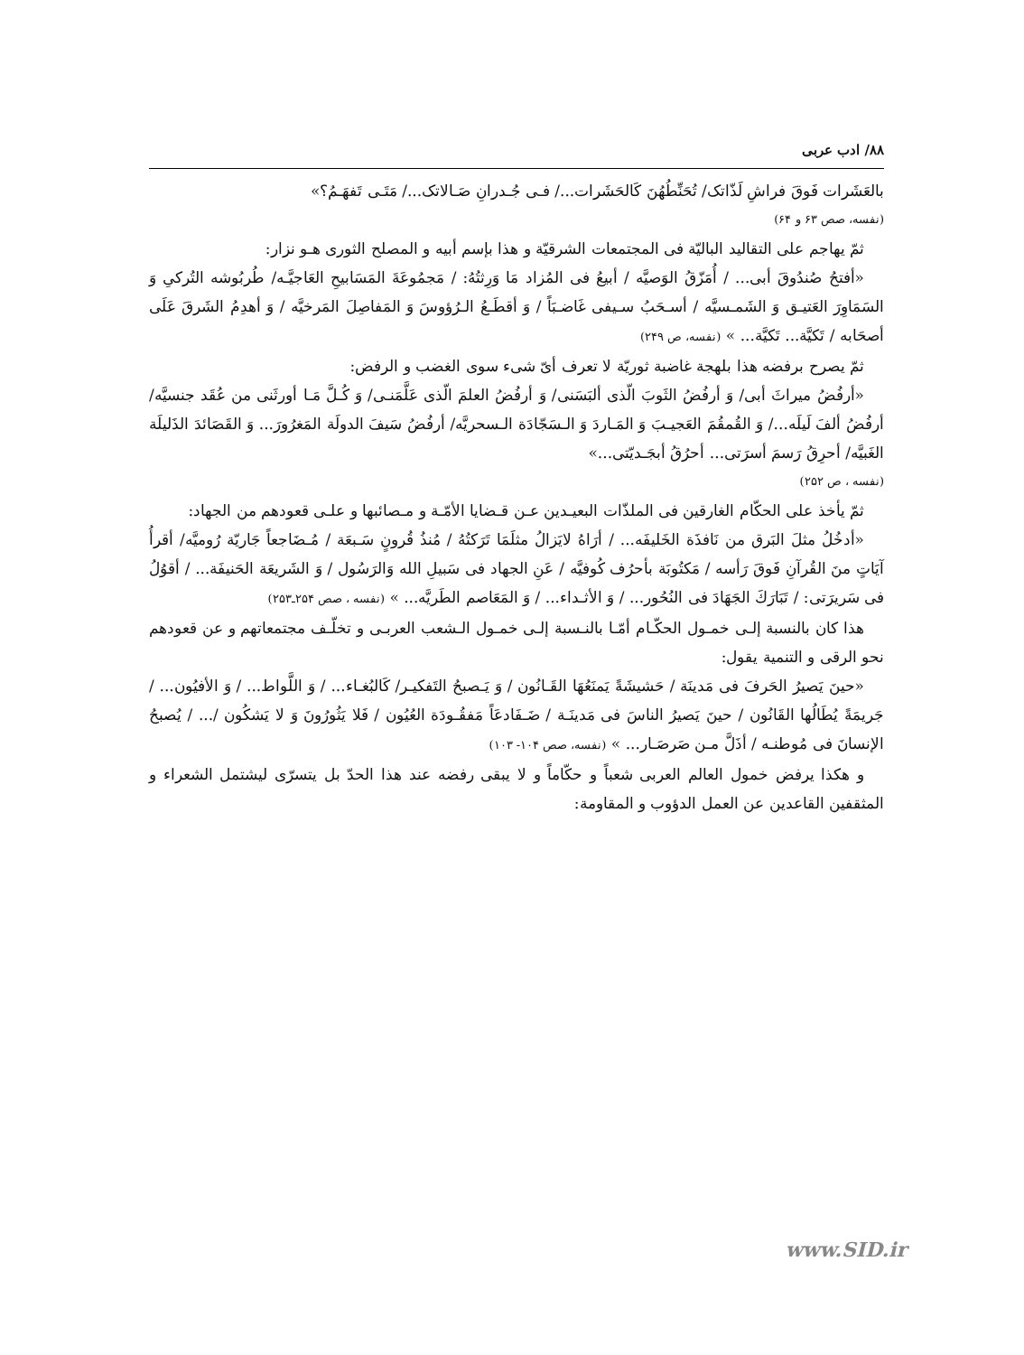۸۸/ ادب عربی
بالعَشَرات فَوقَ فراشِ لَذّاتک/ تُحَنِّطُهُنَ کَالحَشَرات.../ فـی جُـدرانِ صَـالاتک.../ مَتَـی تَفهَـمُ؟»
(نفسه، صص ۶۳ و ۶۴)
ثمّ يهاجم على التقاليد الباليّة فى المجتمعات الشرقيّة و هذا بإسم أبيه و المصلح الثورى هـو نزار:
«أفتحُ صُندُوقَ أبی... / أُمَزّقُ الوَصيَّه / أبيعُ فی المُزاد مَا وَرِثتُهُ: / مَجمُوعَةَ المَسَابيحِ العَاجيَّـه/ طُربُوشه التُركیِ وَ السَمَاوِرَ العَتيـق وَ الشَمـسيَّه / أسـحَبُ سـيفی غَاضـبَاً / وَ أقطَـعُ الـرُؤوسَ وَ المَفاصِلَ المَرخيَّه / وَ أهدِمُ الشَرقَ عَلَی أصحَابه / تَكيَّة... تَكيَّة... » (نفسه، ص ۲۴۹)
ثمّ يصرح برفضه هذا بلهجة غاضبة ثوريّة لا تعرف أىّ شیء سوى الغضب و الرفض:
«أرفُضُ ميراثَ أبی/ وَ أرفُضُ الثَوبَ الّذی ألبَسَنی/ وَ أرفُضُ العلمَ الّذی عَلَّمَنـی/ وَ كُـلَّ مَـا أورثَنی من عُقَد جنسيَّه/ أرفُضُ ألفَ لَيلَه.../ وَ القُمقُمَ العَجيـبَ وَ المَـاردَ وَ الـسَجّادَة الـسحريَّه/ أرفُضُ سَيفَ الدولَة المَغرُورَ... وَ القَصَائدَ الذَليلَة الغَبيَّه/ أحرِقُ رَسمَ أسرَتی... أحرُقُ أبجَـديّتی...»
(نفسه ، ص ۲۵۲)
ثمّ يأخذ على الحكّام الغارقين فی الملذّات البعيـدين عـن قـضايا الأمّـة و مـصائبها و علـی قعودهم من الجهاد:
«أدخُلُ مثلَ البَرق من نَافذَة الخَليفَه... / أرَاهُ لايَزالُ مثلَمَا تَرَكتُهُ / مُنذُ قُرونٍ سَـبعَة / مُـضَاجعاً جَاريّة رُوميَّه/ أقرأُ آيَاتٍ منَ القُرآنِ فَوقَ رَأسه / مَكتُوبَة بأحرُف كُوفيَّه / عَنِ الجهاد فی سَبيلِ الله وَالرَسُول / وَ الشَريعَة الحَنيفَة... / أقوُلُ فی سَريرَتی: / تَبَارَكَ الجَهَادَ فی النُحُور... / وَ الأثـداء... / وَ المَعَاصم الطَريَّه... » (نفسه ، صص ۲۵۴ـ۲۵۳)
هذا كان بالنسبة إلـی خمـول الحكّـام أمّـا بالنـسبة إلـی خمـول الـشعب العربـی و تخلّـف مجتمعاتهم و عن قعودهم نحو الرقی و التنمية يقول:
«حينَ يَصيرُ الحَرفَ فی مَدينَة / حَشيشَةً يَمنَعُهَا القَـانُون / وَ يَـصبحُ التَفكيـر/ كَالبُغـاء... / وَ اللَّواط... / وَ الأفيُون... / جَريمَةً يُطَالُها القَانُون / حينَ يَصيرُ الناسَ فی مَدينَـة / ضَـفَادعَاً مَفقُـودَة العُيُون / فَلا يَثُورُونَ وَ لا يَشكُون /... / يُصبحُ الإنسانَ فی مُوطنـه / أذَلَّ مـن صَرصَـار... » (نفسه، صص ۱۰۴- ۱۰۳)
و هكذا يرفض خمول العالم العربی شعباً و حكّاماً و لا يبقی رفضه عند هذا الحدّ بل يتسرّی ليشتمل الشعراء و المثقفين القاعدين عن العمل الدؤوب و المقاومة:
www.SID.ir